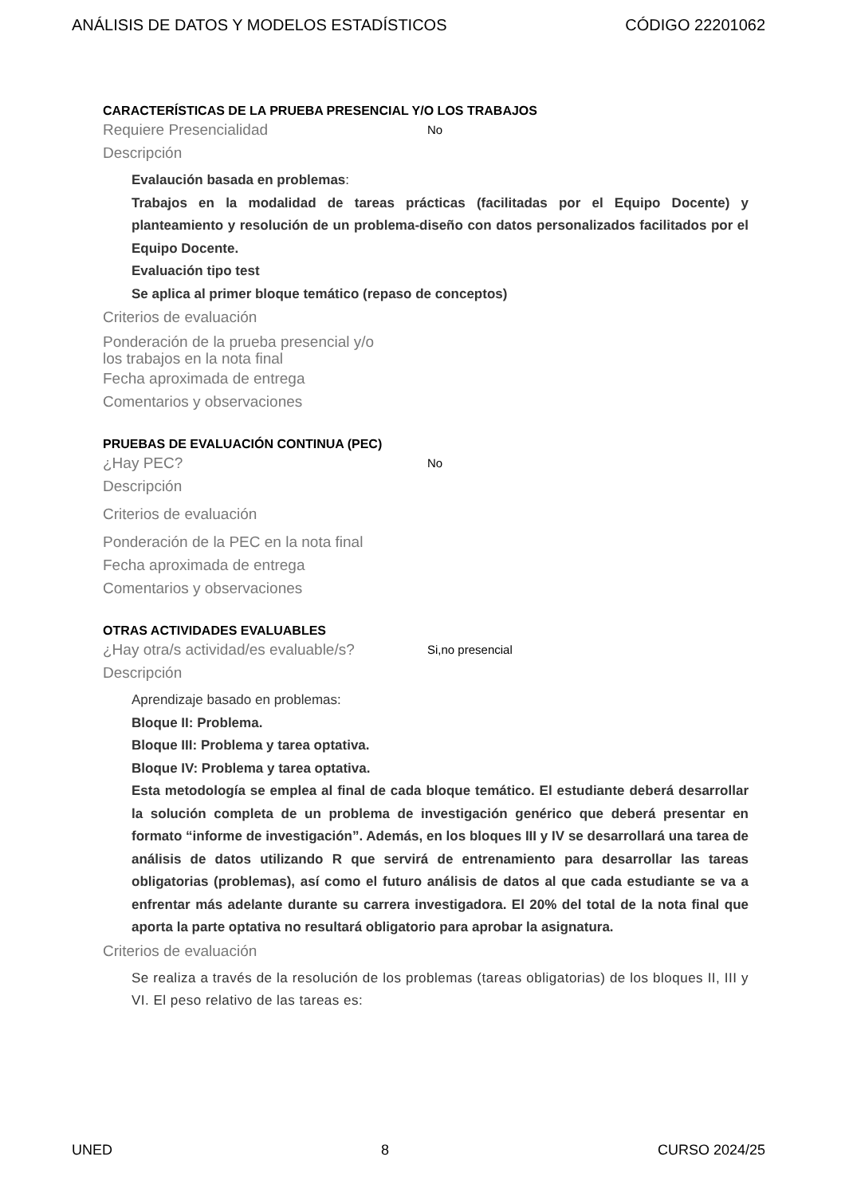ANÁLISIS DE DATOS Y MODELOS ESTADÍSTICOS CÓDIGO 22201062
CARACTERÍSTICAS DE LA PRUEBA PRESENCIAL Y/O LOS TRABAJOS
Requiere Presencialidad No
Descripción
Evalaución basada en problemas:
Trabajos en la modalidad de tareas prácticas (facilitadas por el Equipo Docente) y planteamiento y resolución de un problema-diseño con datos personalizados facilitados por el Equipo Docente.
Evaluación tipo test
Se aplica al primer bloque temático (repaso de conceptos)
Criterios de evaluación
Ponderación de la prueba presencial y/o
los trabajos en la nota final
Fecha aproximada de entrega
Comentarios y observaciones
PRUEBAS DE EVALUACIÓN CONTINUA (PEC)
¿Hay PEC? No
Descripción
Criterios de evaluación
Ponderación de la PEC en la nota final
Fecha aproximada de entrega
Comentarios y observaciones
OTRAS ACTIVIDADES EVALUABLES
¿Hay otra/s actividad/es evaluable/s? Si,no presencial
Descripción
Aprendizaje basado en problemas:
Bloque II: Problema.
Bloque III: Problema y tarea optativa.
Bloque IV: Problema y tarea optativa.
Esta metodología se emplea al final de cada bloque temático. El estudiante deberá desarrollar la solución completa de un problema de investigación genérico que deberá presentar en formato “informe de investigación”. Además, en los bloques III y IV se desarrollará una tarea de análisis de datos utilizando R que servirá de entrenamiento para desarrollar las tareas obligatorias (problemas), así como el futuro análisis de datos al que cada estudiante se va a enfrentar más adelante durante su carrera investigadora. El 20% del total de la nota final que aporta la parte optativa no resultará obligatorio para aprobar la asignatura.
Criterios de evaluación
Se realiza a través de la resolución de los problemas (tareas obligatorias) de los bloques II, III y VI. El peso relativo de las tareas es:
UNED 8 CURSO 2024/25